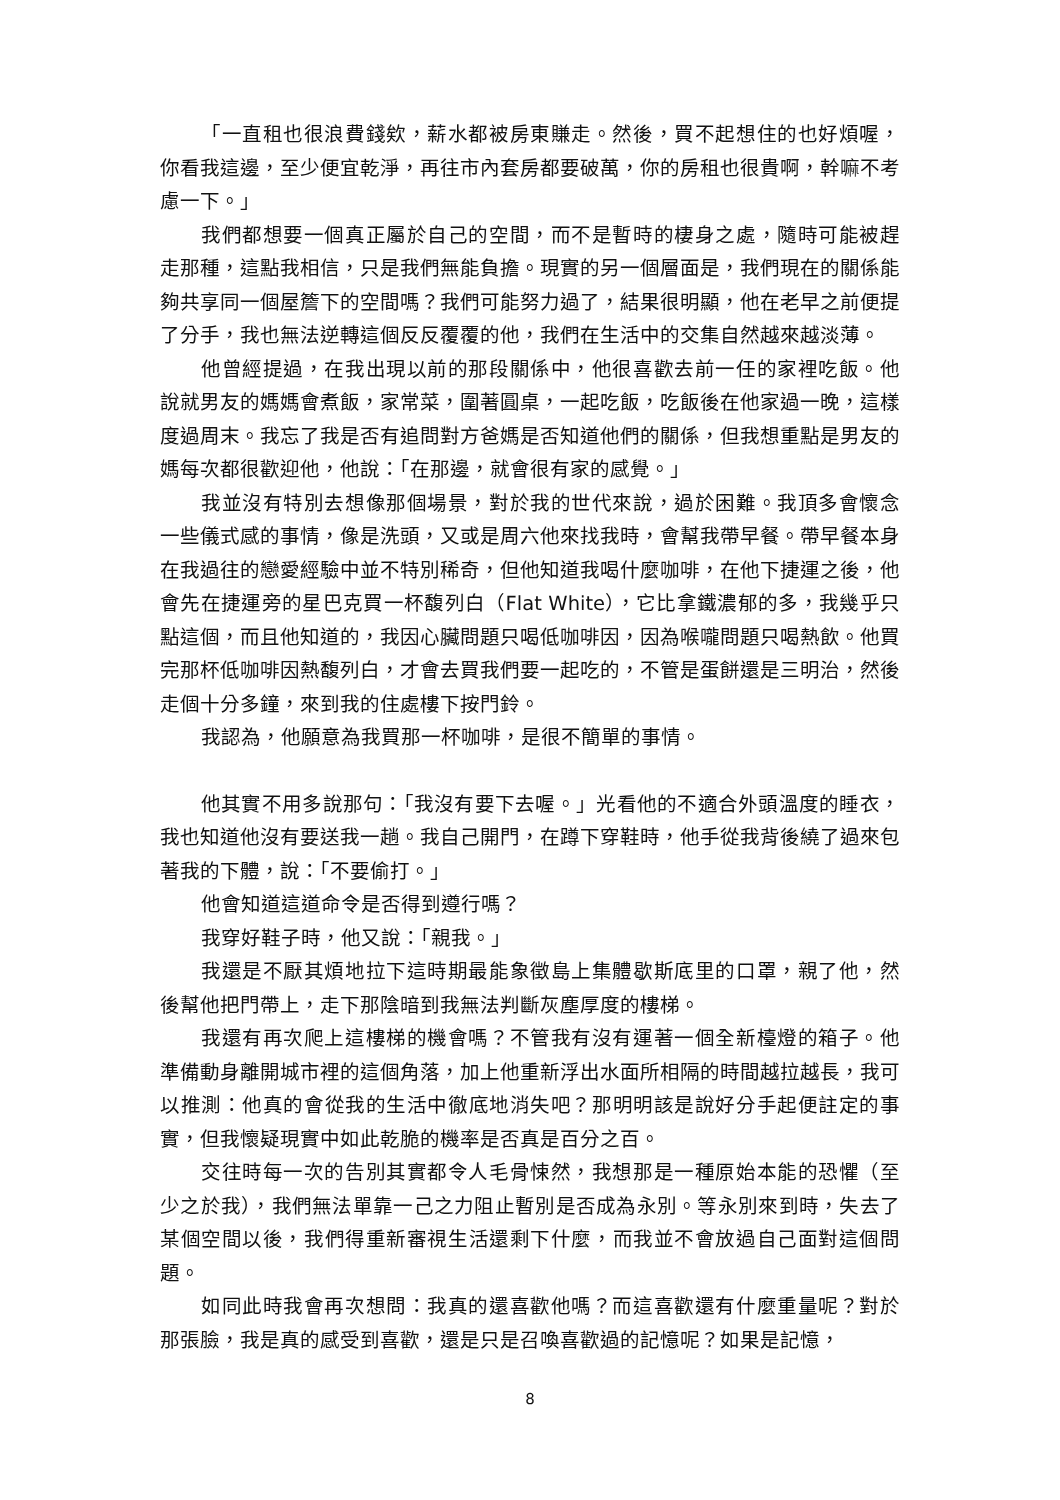「一直租也很浪費錢欸，薪水都被房東賺走。然後，買不起想住的也好煩喔，你看我這邊，至少便宜乾淨，再往市內套房都要破萬，你的房租也很貴啊，幹嘛不考慮一下。」
我們都想要一個真正屬於自己的空間，而不是暫時的棲身之處，隨時可能被趕走那種，這點我相信，只是我們無能負擔。現實的另一個層面是，我們現在的關係能夠共享同一個屋簷下的空間嗎？我們可能努力過了，結果很明顯，他在老早之前便提了分手，我也無法逆轉這個反反覆覆的他，我們在生活中的交集自然越來越淡薄。
他曾經提過，在我出現以前的那段關係中，他很喜歡去前一任的家裡吃飯。他說就男友的媽媽會煮飯，家常菜，圍著圓桌，一起吃飯，吃飯後在他家過一晚，這樣度過周末。我忘了我是否有追問對方爸媽是否知道他們的關係，但我想重點是男友的媽每次都很歡迎他，他說：「在那邊，就會很有家的感覺。」
我並沒有特別去想像那個場景，對於我的世代來說，過於困難。我頂多會懷念一些儀式感的事情，像是洗頭，又或是周六他來找我時，會幫我帶早餐。帶早餐本身在我過往的戀愛經驗中並不特別稀奇，但他知道我喝什麼咖啡，在他下捷運之後，他會先在捷運旁的星巴克買一杯馥列白（Flat White），它比拿鐵濃郁的多，我幾乎只點這個，而且他知道的，我因心臟問題只喝低咖啡因，因為喉嚨問題只喝熱飲。他買完那杯低咖啡因熱馥列白，才會去買我們要一起吃的，不管是蛋餅還是三明治，然後走個十分多鐘，來到我的住處樓下按門鈴。
我認為，他願意為我買那一杯咖啡，是很不簡單的事情。
他其實不用多說那句：「我沒有要下去喔。」光看他的不適合外頭溫度的睡衣，我也知道他沒有要送我一趟。我自己開門，在蹲下穿鞋時，他手從我背後繞了過來包著我的下體，說：「不要偷打。」
他會知道這道命令是否得到遵行嗎？
我穿好鞋子時，他又說：「親我。」
我還是不厭其煩地拉下這時期最能象徵島上集體歇斯底里的口罩，親了他，然後幫他把門帶上，走下那陰暗到我無法判斷灰塵厚度的樓梯。
我還有再次爬上這樓梯的機會嗎？不管我有沒有運著一個全新檯燈的箱子。他準備動身離開城市裡的這個角落，加上他重新浮出水面所相隔的時間越拉越長，我可以推測：他真的會從我的生活中徹底地消失吧？那明明該是說好分手起便註定的事實，但我懷疑現實中如此乾脆的機率是否真是百分之百。
交往時每一次的告別其實都令人毛骨悚然，我想那是一種原始本能的恐懼（至少之於我），我們無法單靠一己之力阻止暫別是否成為永別。等永別來到時，失去了某個空間以後，我們得重新審視生活還剩下什麼，而我並不會放過自己面對這個問題。
如同此時我會再次想問：我真的還喜歡他嗎？而這喜歡還有什麼重量呢？對於那張臉，我是真的感受到喜歡，還是只是召喚喜歡過的記憶呢？如果是記憶，
8